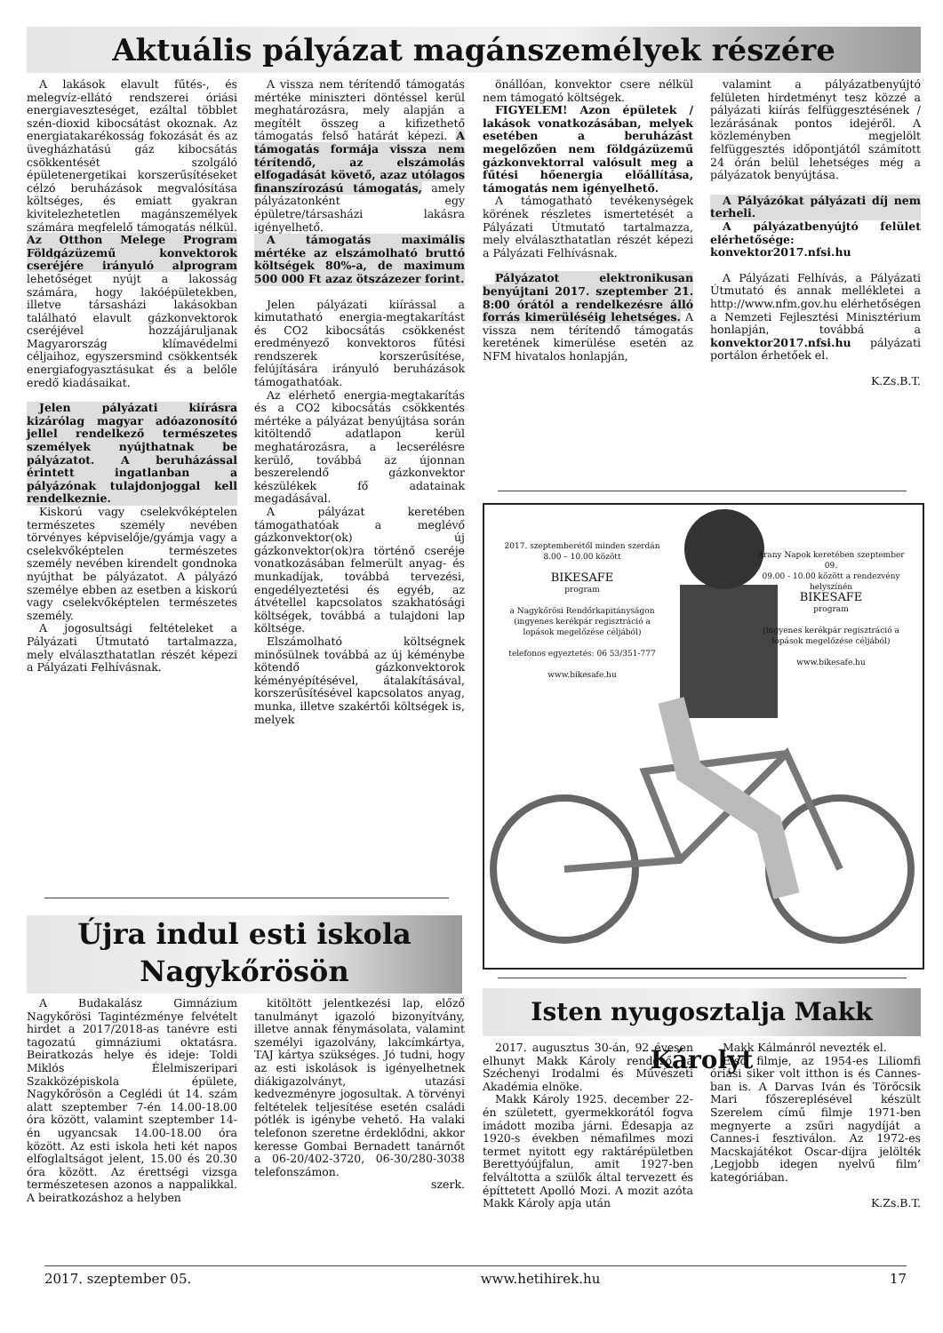Aktuális pályázat magánszemélyek részére
A lakások elavult fűtés-, és melegvíz-ellátó rendszerei óriási energiaveszteséget, ezáltal többlet szén-dioxid kibocsátást okoznak. Az energiatakarékosság fokozását és az üvegházhatású gáz kibocsátás csökkentését szolgáló épületenergetikai korszerűsítéseket célzó beruházások megvalósítása költséges, és emiatt gyakran kivitelezhetetlen magánszemélyek számára megfelelő támogatás nélkül. Az Otthon Melege Program Földgázüzemű konvektorok cseréjére irányuló alprogram lehetőséget nyújt a lakosság számára, hogy lakóépületekben, illetve társasházi lakásokban található elavult gázkonvektorok cseréjével hozzájáruljanak Magyarország klímavédelmi céljaihoz, egyszersmind csökkentsék energiafogyasztásukat és a belőle eredő kiadásaikat.
Jelen pályázati kiírásra kizárólag magyar adóazonosító jellel rendelkező természetes személyek nyújthatnak be pályázatot. A beruházással érintett ingatlanban a pályázónak tulajdonjoggal kell rendelkeznie.
Kiskorú vagy cselekvőképtelen természetes személy nevében törvényes képviselője/gyámja vagy a cselekvőképtelen természetes személy nevében kirendelt gondnoka nyújthat be pályázatot. A pályázó személye ebben az esetben a kiskorú vagy cselekvőképtelen természetes személy.
A jogosultsági feltételeket a Pályázati Útmutató tartalmazza, mely elválaszthatatlan részét képezi a Pályázati Felhívásnak.
A vissza nem térítendő támogatás mértéke miniszteri döntéssel kerül meghatározásra, mely alapján a megítélt összeg a kifizethető támogatás felső határát képezi. A támogatás formája vissza nem térítendő, az elszámolás elfogadását követő, azaz utólagos finanszírozású támogatás, amely pályázatonként egy épületre/társasházi lakásra igényelhető.
A támogatás maximális mértéke az elszámolható bruttó költségek 80%-a, de maximum 500 000 Ft azaz ötszázezer forint.
Jelen pályázati kiírással a kimutatható energia-megtakarítást és CO2 kibocsátás csökkenést eredményező konvektoros fűtési rendszerek korszerűsítése, felújítására irányuló beruházások támogathatóak.
Az elérhető energia-megtakarítás és a CO2 kibocsátás csökkentés mértéke a pályázat benyújtása során kitöltendő adatlapon kerül meghatározásra, a lecserélésre kerülő, továbbá az újonnan beszerelendő gázkonvektor készülékek fő adatainak megadásával.
A pályázat keretében támogathatóak a meglévő gázkonvektor(ok) új gázkonvektor(ok)ra történő cseréje vonatkozásában felmerült anyag- és munkadíjak, továbbá tervezési, engedélyeztetési és egyéb, az átvétellel kapcsolatos szakhatósági költségek, továbbá a tulajdoni lap költsége.
Elszámolható költségnek minősülnek továbbá az új kéménybe kötendő gázkonvektorok kéményépítésével, átalakításával, korszerűsítésével kapcsolatos anyag, munka, illetve szakértői költségek is, melyek
önállóan, konvektor csere nélkül nem támogató költségek.
FIGYELEM! Azon épületek / lakások vonatkozásában, melyek esetében a beruházást megelőzően nem földgázüzemű gázkonvektorral valósult meg a fűtési hőenergia előállítása, támogatás nem igényelhető.
A támogatható tevékenységek körének részletes ismertetését a Pályázati Útmutató tartalmazza, mely elválaszthatatlan részét képezi a Pályázati Felhívásnak.
Pályázatot elektronikusan benyújtani 2017. szeptember 21. 8:00 órától a rendelkezésre álló forrás kimerüléséig lehetséges. A vissza nem térítendő támogatás keretének kimerülése esetén az NFM hivatalos honlapján,
valamint a pályázatbenyújtó felületen hirdetményt tesz közzé a pályázati kiírás felfüggesztésének / lezárásának pontos idejéről. A közleményben megjelölt felfüggesztés időpontjától számított 24 órán belül lehetséges még a pályázatok benyújtása.
A Pályázókat pályázati díj nem terheli.
A pályázatbenyújtó felület elérhetősége: konvektor2017.nfsi.hu
A Pályázati Felhívás, a Pályázati Útmutató és annak mellékletei a http://www.nfm.gov.hu elérhetőségen a Nemzeti Fejlesztési Minisztérium honlapján, továbbá a konvektor2017.nfsi.hu pályázati portálon érhetőek el.
K.Zs.B.T.
2017. szeptemberétől minden szerdán 8.00 – 10.00 között
BIKESAFE
program
a Nagykőrösi Rendőrkapitányságon (ingyenes kerékpár regisztráció a lopások megelőzése céljából)
telefonos egyeztetés: 06 53/351-777
www.bikesafe.hu
Arany Napok keretében szeptember 09.
09.00 - 10.00 között a rendezvény helyszínén
BIKESAFE
program
(ingyenes kerékpár regisztráció a lopások megelőzése céljából)
www.bikesafe.hu
Újra indul esti iskola
Nagykőrösön
A Budakalász Gimnázium Nagykőrösi Tagintézménye felvételt hirdet a 2017/2018-as tanévre esti tagozatú gimnáziumi oktatásra. Beiratkozás helye és ideje: Toldi Miklós Élelmiszeripari Szakközépiskola épülete, Nagykőrösön a Ceglédi út 14. szám alatt szeptember 7-én 14.00-18.00 óra között, valamint szeptember 14-én ugyancsak 14.00-18.00 óra között. Az esti iskola heti két napos elfoglaltságot jelent, 15.00 és 20.30 óra között. Az érettségi vizsga természetesen azonos a nappalikkal. A beiratkozáshoz a helyben
kitöltött jelentkezési lap, előző tanulmányt igazoló bizonyítvány, illetve annak fénymásolata, valamint személyi igazolvány, lakcímkártya, TAJ kártya szükséges. Jó tudni, hogy az esti iskolások is igényelhetnek diákigazolványt, utazási kedvezményre jogosultak. A törvényi feltételek teljesítése esetén családi pótlék is igénybe vehető. Ha valaki telefonon szeretne érdeklődni, akkor keresse Gombai Bernadett tanárnőt a 06-20/402-3720, 06-30/280-3038 telefonszámon.
szerk.
Isten nyugosztalja Makk Károlyt
2017. augusztus 30-án, 92 évesen elhunyt Makk Károly rendező, a Széchenyi Irodalmi és Művészeti Akadémia elnöke.
Makk Károly 1925. december 22-én született, gyermekkorától fogva imádott moziba járni. Édesapja az 1920-s években némafilmes mozi termet nyitott egy raktárépületben Berettyóújfalun, amit 1927-ben felváltotta a szülők által tervezett és építtetett Apolló Mozi. A mozit azóta Makk Károly apja után
Makk Kálmánról nevezték el.
Első filmje, az 1954-es Liliomfi óriási siker volt itthon is és Cannes-ban is. A Darvas Iván és Törőcsik Mari főszereplésével készült Szerelem című filmje 1971-ben megnyerte a zsűri nagydíját a Cannes-i fesztiválon. Az 1972-es Macskajátékot Oscar-díjra jelölték ‚Legjobb idegen nyelvű film’ kategóriában.
K.Zs.B.T.
2017. szeptember 05. www.hetihirek.hu 17